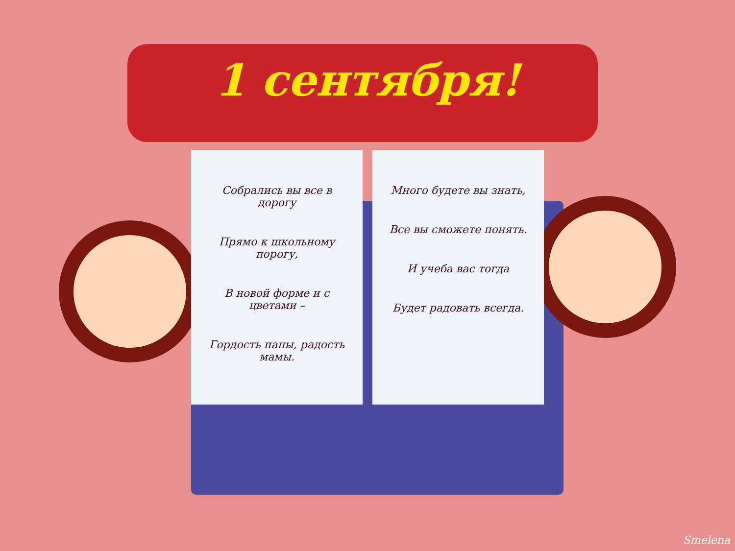1 сентября!
Собрались вы все в дорогу
Прямо к школьному порогу,
В новой форме и с цветами –
Гордость папы, радость мамы.
Много будете вы знать,
Все вы сможете понять.
И учеба вас тогда
Будет радовать всегда.
Smelena